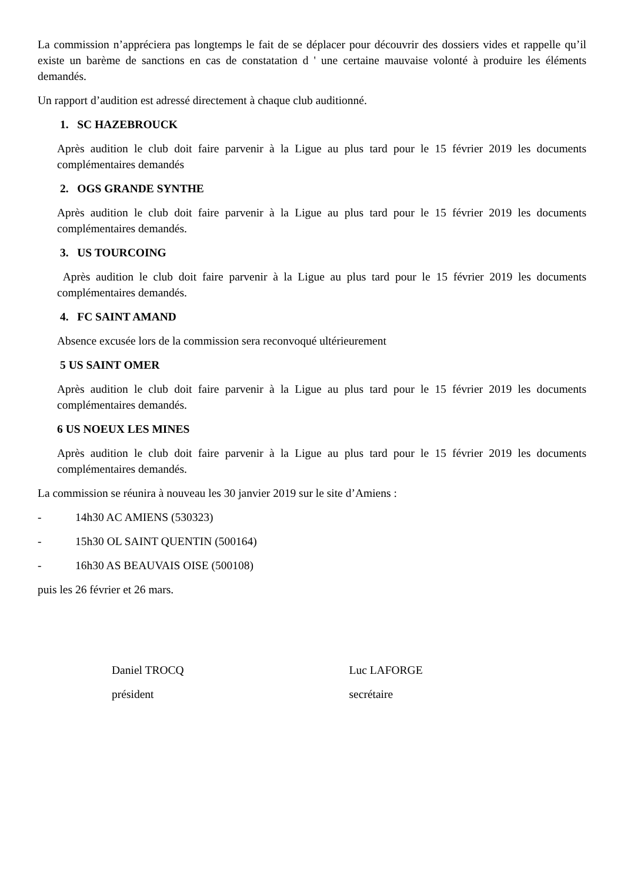La commission n’appréciera pas longtemps le fait de se déplacer pour découvrir des dossiers vides et rappelle qu’il existe un barème de sanctions en cas de constatation d ' une certaine mauvaise volonté à produire les éléments demandés.
Un rapport d’audition est adressé directement à chaque club auditionné.
1. SC HAZEBROUCK
Après audition le club doit faire parvenir à la Ligue au plus tard pour le 15 février 2019 les documents complémentaires demandés
2. OGS GRANDE SYNTHE
Après audition le club doit faire parvenir à la Ligue au plus tard pour le 15 février 2019 les documents complémentaires demandés.
3. US TOURCOING
Après audition le club doit faire parvenir à la Ligue au plus tard pour le 15 février 2019 les documents complémentaires demandés.
4. FC SAINT AMAND
Absence excusée lors de la commission sera reconvoqué ultérieurement
5 US SAINT OMER
Après audition le club doit faire parvenir à la Ligue au plus tard pour le 15 février 2019 les documents complémentaires demandés.
6 US NOEUX LES MINES
Après audition le club doit faire parvenir à la Ligue au plus tard pour le 15 février 2019 les documents complémentaires demandés.
La commission se réunira à nouveau les 30 janvier 2019 sur le site d’Amiens :
- 14h30 AC AMIENS (530323)
- 15h30 OL SAINT QUENTIN (500164)
- 16h30 AS BEAUVAIS OISE (500108)
puis les 26 février et 26 mars.
Daniel TROCQ
président
Luc LAFORGE
secrétaire